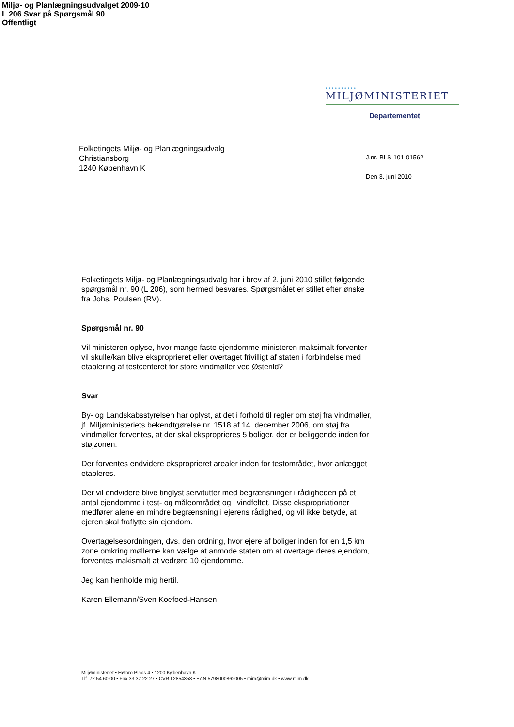Miljø- og Planlægningsudvalget 2009-10
L 206 Svar på Spørgsmål 90
Offentligt
••••••••••
MILJØMINISTERIET
Departementet
Folketingets Miljø- og Planlægningsudvalg
Christiansborg
1240 København K
J.nr. BLS-101-01562
Den 3. juni 2010
Folketingets Miljø- og Planlægningsudvalg har i brev af 2. juni 2010 stillet følgende spørgsmål nr. 90 (L 206), som hermed besvares. Spørgsmålet er stillet efter ønske fra Johs. Poulsen (RV).
Spørgsmål nr. 90
Vil ministeren oplyse, hvor mange faste ejendomme ministeren maksimalt forventer vil skulle/kan blive eksproprieret eller overtaget frivilligt af staten i forbindelse med etablering af testcenteret for store vindmøller ved Østerild?
Svar
By- og Landskabsstyrelsen har oplyst, at det i forhold til regler om støj fra vindmøller, jf. Miljøministeriets bekendtgørelse nr. 1518 af 14. december 2006, om støj fra vindmøller forventes, at der skal eksproprieres 5 boliger, der er beliggende inden for støjzonen.
Der forventes endvidere eksproprieret arealer inden for testområdet, hvor anlægget etableres.
Der vil endvidere blive tinglyst servitutter med begrænsninger i rådigheden på et antal ejendomme i test- og måleområdet og i vindfeltet. Disse ekspropriationer medfører alene en mindre begrænsning i ejerens rådighed, og vil ikke betyde, at ejeren skal fraflytte sin ejendom.
Overtagelsesordningen, dvs. den ordning, hvor ejere af boliger inden for en 1,5 km zone omkring møllerne kan vælge at anmode staten om at overtage deres ejendom, forventes makismalt at vedrøre 10 ejendomme.
Jeg kan henholde mig hertil.
Karen Ellemann/Sven Koefoed-Hansen
Miljøministeriet • Højbro Plads 4 • 1200 København K
Tlf. 72 54 60 00 • Fax 33 32 22 27 • CVR 12854358 • EAN 5798000862005 • mim@mim.dk • www.mim.dk